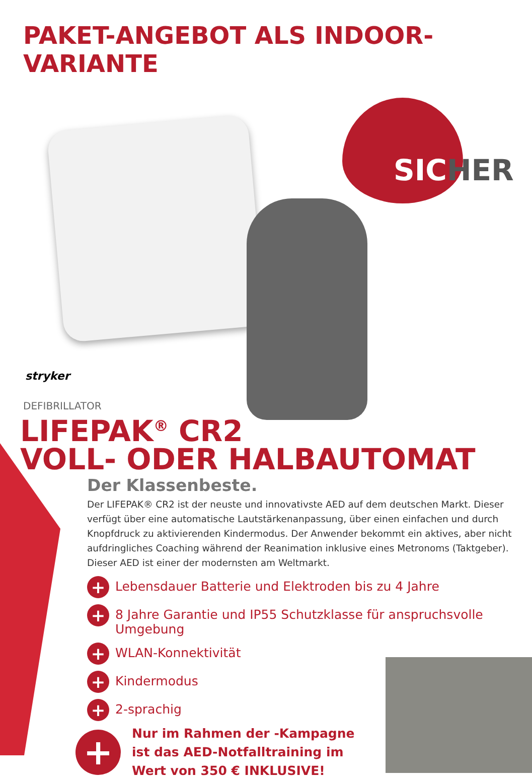PAKET-ANGEBOT ALS INDOOR-VARIANTE
SICHER
stryker
DEFIBRILLATOR
LIFEPAK<sup>®</sup> CR2
VOLL- ODER HALBAUTOMAT
Der Klassenbeste.
Der LIFEPAK® CR2 ist der neuste und innovativste AED auf dem deutschen Markt. Dieser verfügt über eine automatische Lautstärkenanpassung, über einen einfachen und durch Knopfdruck zu aktivierenden Kindermodus. Der Anwender bekommt ein aktives, aber nicht aufdringliches Coaching während der Reanimation inklusive eines Metronoms (Taktgeber). Dieser AED ist einer der modernsten am Weltmarkt.
+ Lebensdauer Batterie und Elektroden bis zu 4 Jahre
+ 8 Jahre Garantie und IP55 Schutzklasse für anspruchsvolle Umgebung
+ WLAN-Konnektivität
+ Kindermodus
+ 2-sprachig
+
Nur im Rahmen der -Kampagne
ist das AED-Notfalltraining im
Wert von 350 € INKLUSIVE!